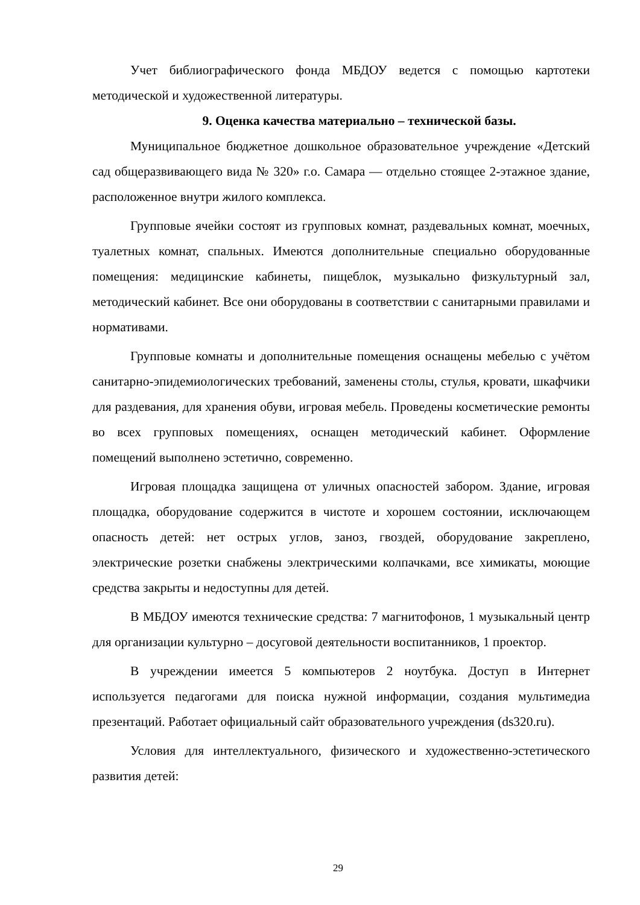Учет библиографического фонда МБДОУ ведется с помощью картотеки методической и художественной литературы.
9. Оценка качества материально – технической базы.
Муниципальное бюджетное дошкольное образовательное учреждение «Детский сад общеразвивающего вида № 320» г.о. Самара — отдельно стоящее 2-этажное здание, расположенное внутри жилого комплекса.
Групповые ячейки состоят из групповых комнат, раздевальных комнат, моечных, туалетных комнат, спальных. Имеются дополнительные специально оборудованные помещения: медицинские кабинеты, пищеблок, музыкально физкультурный зал, методический кабинет. Все они оборудованы в соответствии с санитарными правилами и нормативами.
Групповые комнаты и дополнительные помещения оснащены мебелью с учётом санитарно-эпидемиологических требований, заменены столы, стулья, кровати, шкафчики для раздевания, для хранения обуви, игровая мебель. Проведены косметические ремонты во всех групповых помещениях, оснащен методический кабинет. Оформление помещений выполнено эстетично, современно.
Игровая площадка защищена от уличных опасностей забором. Здание, игровая площадка, оборудование содержится в чистоте и хорошем состоянии, исключающем опасность детей: нет острых углов, заноз, гвоздей, оборудование закреплено, электрические розетки снабжены электрическими колпачками, все химикаты, моющие средства закрыты и недоступны для детей.
В МБДОУ имеются технические средства: 7 магнитофонов, 1 музыкальный центр для организации культурно – досуговой деятельности воспитанников, 1 проектор.
В учреждении имеется 5 компьютеров 2 ноутбука. Доступ в Интернет используется педагогами для поиска нужной информации, создания мультимедиа презентаций. Работает официальный сайт образовательного учреждения (ds320.ru).
Условия для интеллектуального, физического и художественно-эстетического развития детей:
29